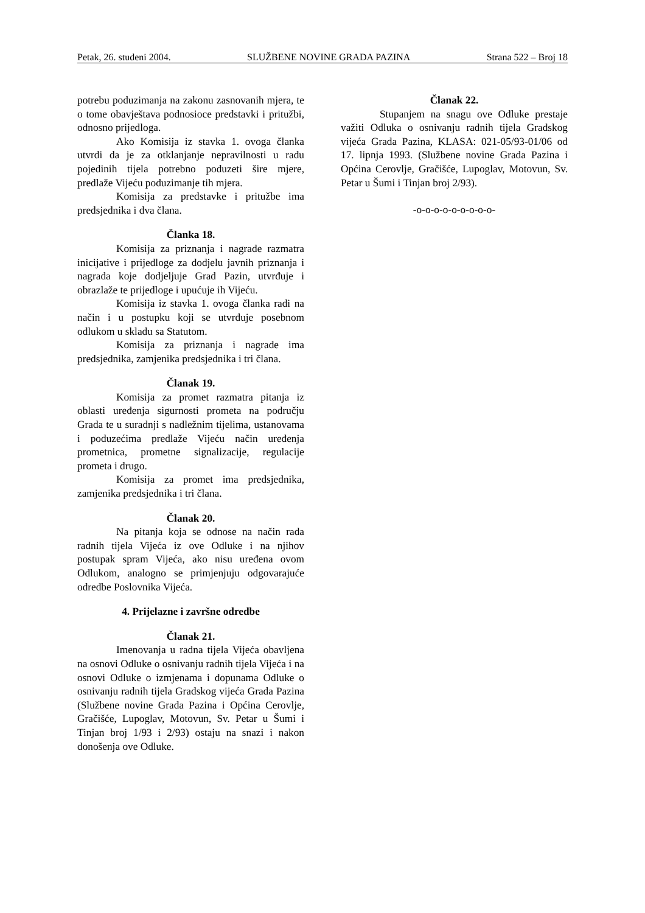Petak, 26. studeni 2004. SLUŽBENE NOVINE GRADA PAZINA Strana 522 – Broj 18
potrebu poduzimanja na zakonu zasnovanih mjera, te o tome obavještava podnosioce predstavki i pritužbi, odnosno prijedloga.
Ako Komisija iz stavka 1. ovoga članka utvrdi da je za otklanjanje nepravilnosti u radu pojedinih tijela potrebno poduzeti šire mjere, predlaže Vijeću poduzimanje tih mjera.
Komisija za predstavke i pritužbe ima predsjednika i dva člana.
Članka 18.
Komisija za priznanja i nagrade razmatra inicijative i prijedloge za dodjelu javnih priznanja i nagrada koje dodjeljuje Grad Pazin, utvrđuje i obrazlaže te prijedloge i upućuje ih Vijeću.
Komisija iz stavka 1. ovoga članka radi na način i u postupku koji se utvrđuje posebnom odlukom u skladu sa Statutom.
Komisija za priznanja i nagrade ima predsjednika, zamjenika predsjednika i tri člana.
Članak 19.
Komisija za promet razmatra pitanja iz oblasti uređenja sigurnosti prometa na području Grada te u suradnji s nadležnim tijelima, ustanovama i poduzećima predlaže Vijeću način uređenja prometnica, prometne signalizacije, regulacije prometa i drugo.
Komisija za promet ima predsjednika, zamjenika predsjednika i tri člana.
Članak 20.
Na pitanja koja se odnose na način rada radnih tijela Vijeća iz ove Odluke i na njihov postupak spram Vijeća, ako nisu uređena ovom Odlukom, analogno se primjenjuju odgovarajuće odredbe Poslovnika Vijeća.
4. Prijelazne i završne odredbe
Članak 21.
Imenovanja u radna tijela Vijeća obavljena na osnovi Odluke o osnivanju radnih tijela Vijeća i na osnovi Odluke o izmjenama i dopunama Odluke o osnivanju radnih tijela Gradskog vijeća Grada Pazina (Službene novine Grada Pazina i Općina Cerovlje, Gračišće, Lupoglav, Motovun, Sv. Petar u Šumi i Tinjan broj 1/93 i 2/93) ostaju na snazi i nakon donošenja ove Odluke.
Članak 22.
Stupanjem na snagu ove Odluke prestaje važiti Odluka o osnivanju radnih tijela Gradskog vijeća Grada Pazina, KLASA: 021-05/93-01/06 od 17. lipnja 1993. (Službene novine Grada Pazina i Općina Cerovlje, Gračišće, Lupoglav, Motovun, Sv. Petar u Šumi i Tinjan broj 2/93).
-o-o-o-o-o-o-o-o-o-